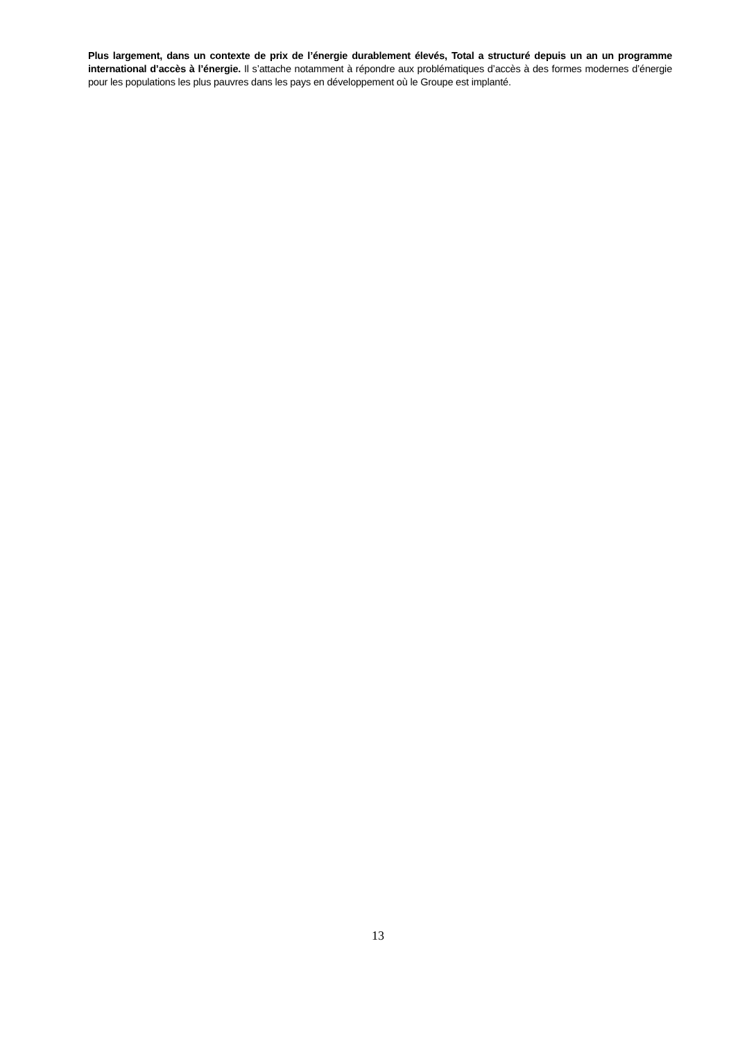Plus largement, dans un contexte de prix de l’énergie durablement élevés, Total a structuré depuis un an un programme international d’accès à l’énergie. Il s’attache notamment à répondre aux problématiques d’accès à des formes modernes d’énergie pour les populations les plus pauvres dans les pays en développement où le Groupe est implanté.
13